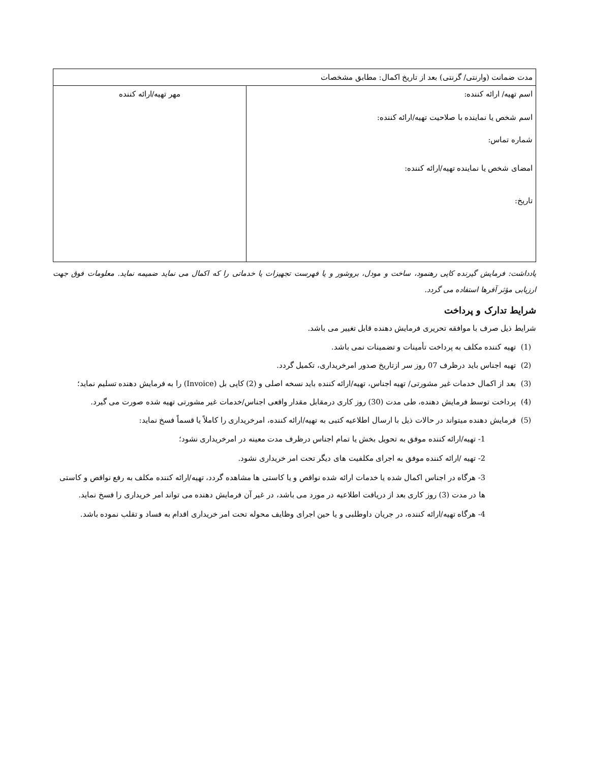| مدت ضمانت (وارنتی/ گرنتی) بعد از تاریخ اکمال: مطابق مشخصات | |
| اسم تهیه/ ارائه کننده: اسم شخص یا نماینده با صلاحیت تهیه/ارائه کننده: شماره تماس: امضای شخص یا نماینده تهیه/ارائه کننده: تاریخ: | مهر تهیه/ارائه کننده |
یادداشت: فرمایش گیرنده کاپی رهنمود، ساخت و مودل، بروشور و یا فهرست تجهیزات یا خدماتی را که اکمال می نماید ضمیمه نماید. معلومات فوق جهت ارزیابی مؤثر آفرها استفاده می گردد.
شرایط تدارک و پرداخت
شرایط ذیل صرف با موافقه تحریری فرمایش دهنده قابل تغییر می باشد.
(1) تهیه کننده مکلف به پرداخت تأمینات و تضمینات نمی باشد.
(2) تهیه اجناس باید درظرف 07 روز سر ازتاریخ صدور امرخریداری، تکمیل گردد.
(3) بعد از اکمال خدمات غیر مشورتی/ تهیه اجناس، تهیه/ارائه کننده باید نسخه اصلی و (2) کاپی بل (Invoice) را به فرمایش دهنده تسلیم نماید؛
(4) پرداخت توسط فرمایش دهنده، طی مدت (30) روز کاری درمقابل مقدار واقعی اجناس/خدمات غیر مشورتی تهیه شده صورت می گیرد.
(5) فرمایش دهنده میتواند در حالات ذیل با ارسال اطلاعیه کتبی به تهیه/ارائه کننده، امرخریداری را کاملاً یا قسماً فسخ نماید:
1- تهیه/ارائه کننده موفق به تحویل بخش یا تمام اجناس درظرف مدت معینه در امرخریداری نشود؛
2- تهیه /ارائه کننده موفق به اجرای مکلفیت های دیگر تحت امر خریداری نشود.
3- هرگاه در اجناس اکمال شده یا خدمات ارائه شده نواقص و یا کاستی ها مشاهده گردد، تهیه/ارائه کننده مکلف به رفع نواقص و کاستی ها در مدت (3) روز کاری بعد از دریافت اطلاعیه در مورد می باشد، در غیر آن فرمایش دهنده می تواند امر خریداری را فسخ نماید.
4- هرگاه تهیه/ارائه کننده، در جریان داوطلبی و یا حین اجرای وظایف محوله تحت امر خریداری اقدام به فساد و تقلب نموده باشد.